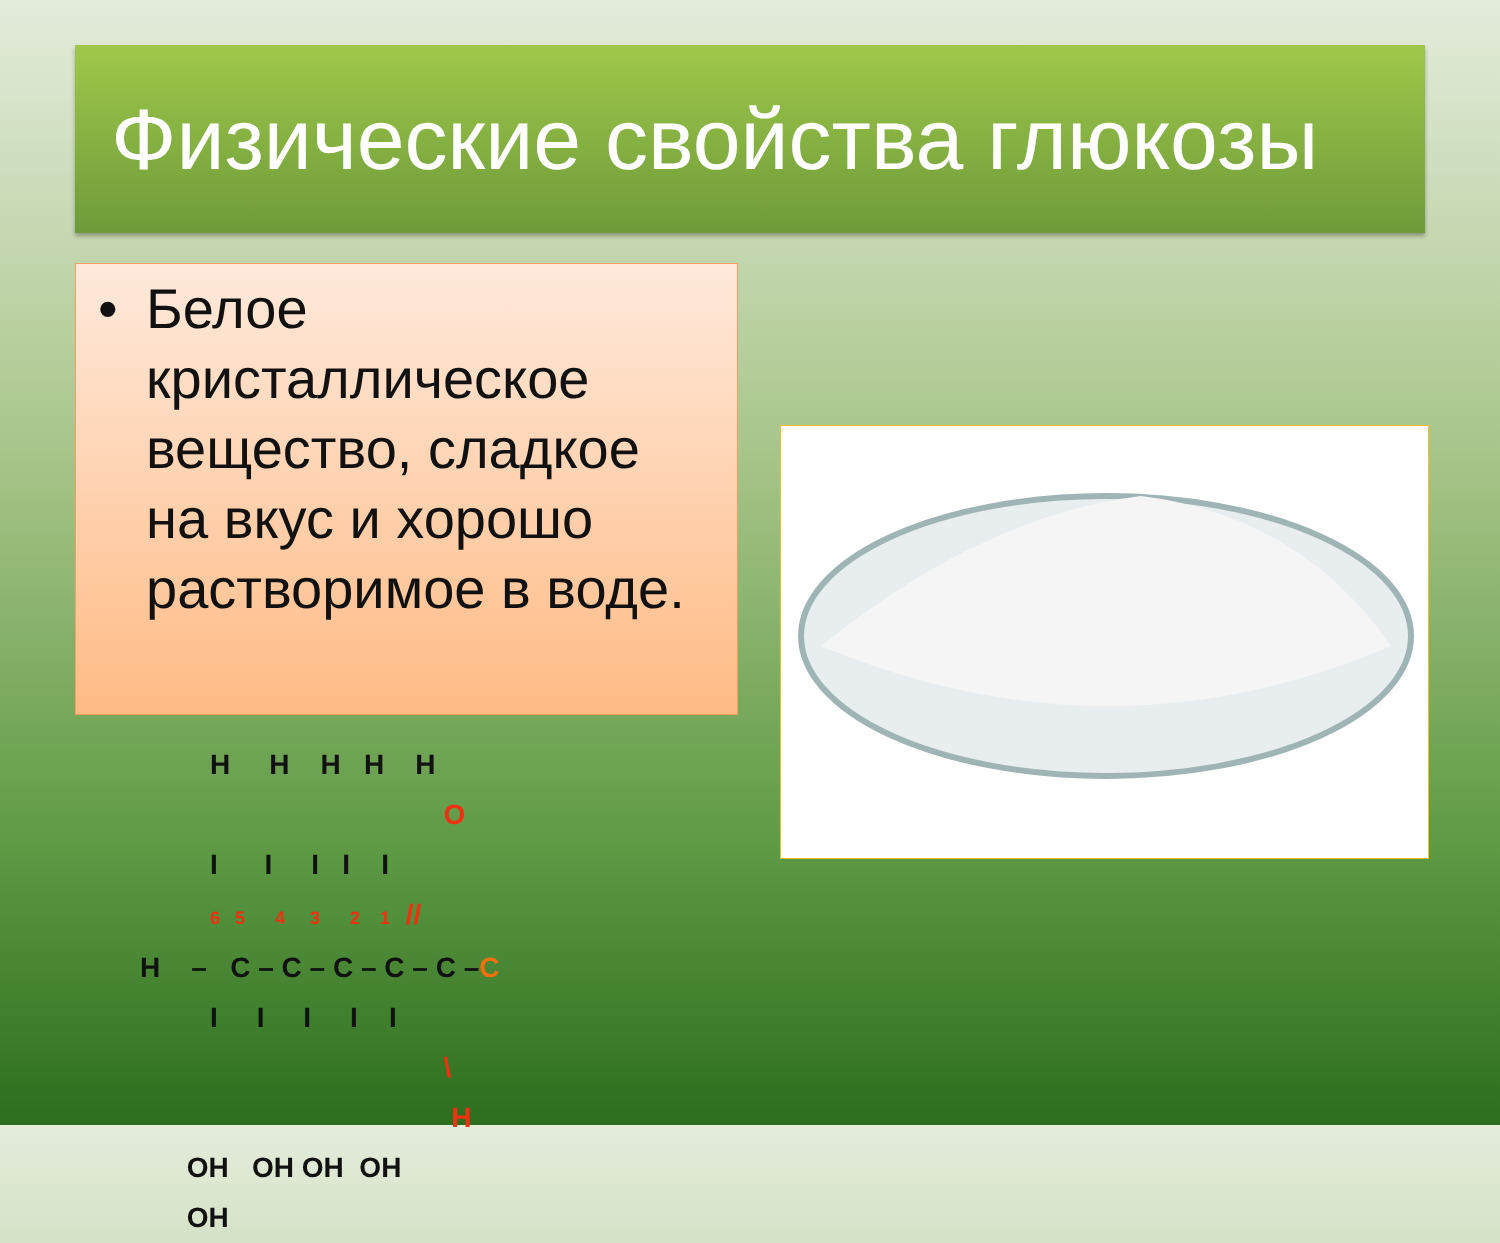Физические свойства глюкозы
• Белое кристаллическое вещество, сладкое на вкус и хорошо растворимое в воде.
H H H H H O I I I I I 6 5 4 3 2 1 // H – C – C – C – C – C –C I I I I I \ H OH OH OH OH OH